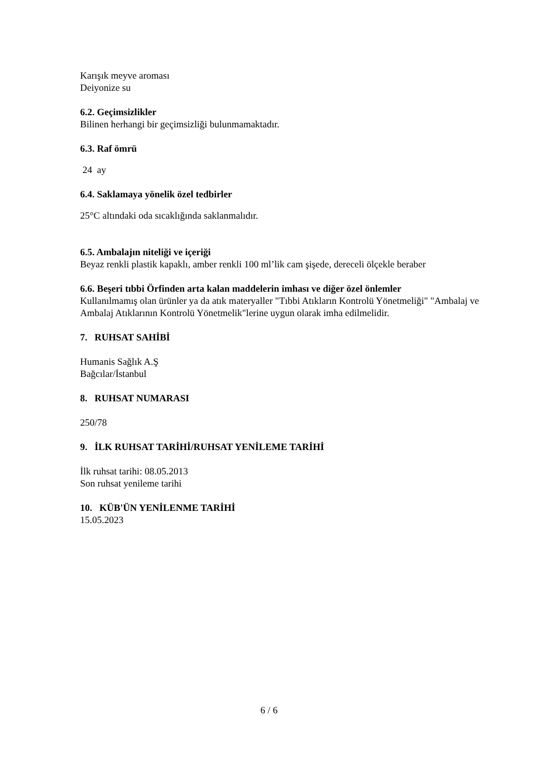Karışık meyve aroması
Deiyonize su
6.2. Geçimsizlikler
Bilinen herhangi bir geçimsizliği bulunmamaktadır.
6.3. Raf ömrü
24 ay
6.4. Saklamaya yönelik özel tedbirler
25°C altındaki oda sıcaklığında saklanmalıdır.
6.5. Ambalajın niteliği ve içeriği
Beyaz renkli plastik kapaklı, amber renkli 100 ml’lik cam şişede, dereceli ölçekle beraber
6.6. Beşeri tıbbi Örfinden arta kalan maddelerin imhası ve diğer özel önlemler
Kullanılmamış olan ürünler ya da atık materyaller "Tıbbi Atıkların Kontrolü Yönetmeliği" "Ambalaj ve Ambalaj Atıklarının Kontrolü Yönetmelik"lerine uygun olarak imha edilmelidir.
7. RUHSAT SAHİBİ
Humanis Sağlık A.Ş
Bağcılar/İstanbul
8. RUHSAT NUMARASI
250/78
9. İLK RUHSAT TARİHİ/RUHSAT YENİLEME TARİHİ
İlk ruhsat tarihi: 08.05.2013
Son ruhsat yenileme tarihi
10. KÜB'ÜN YENİLENME TARİHİ
15.05.2023
6 / 6